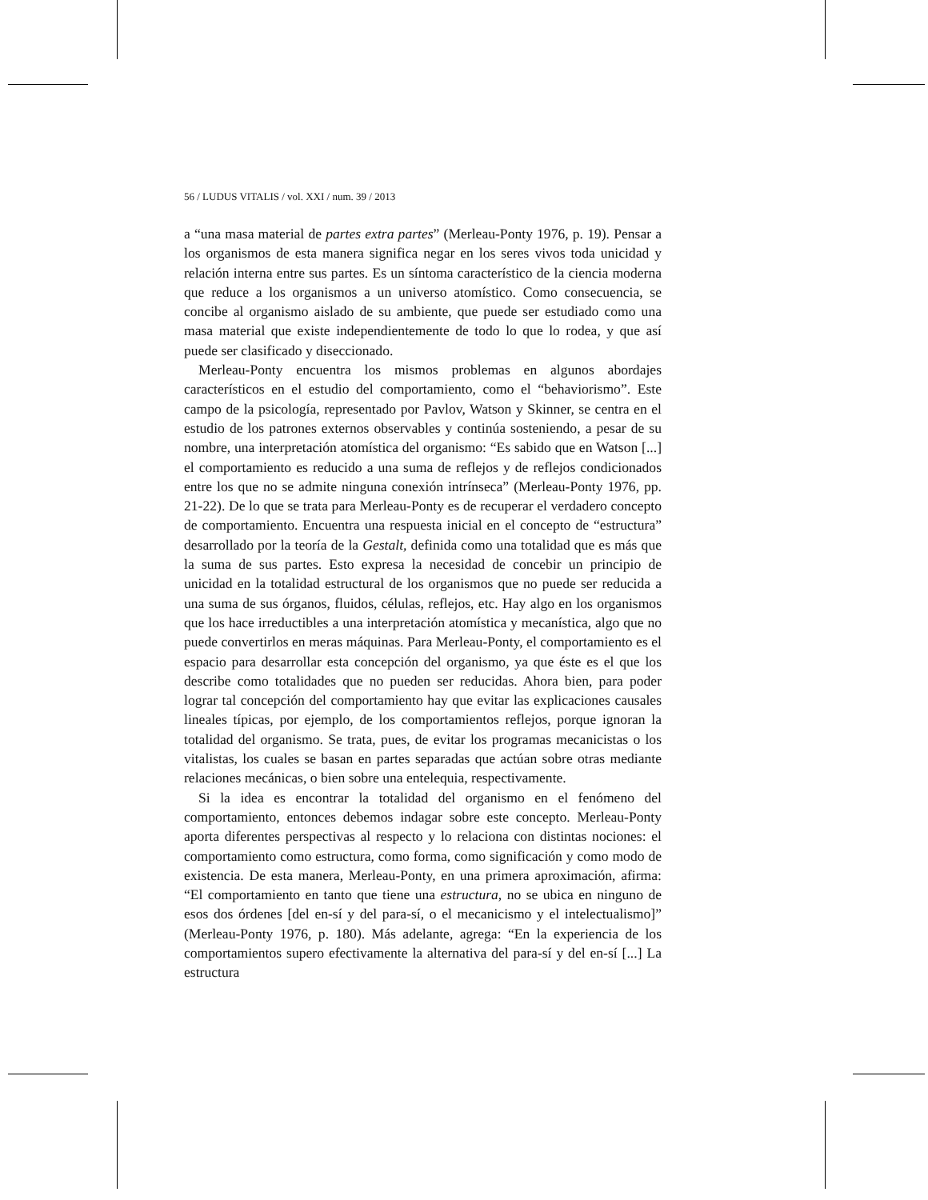56 / LUDUS VITALIS / vol. XXI / num. 39 / 2013
a “una masa material de partes extra partes” (Merleau-Ponty 1976, p. 19). Pensar a los organismos de esta manera significa negar en los seres vivos toda unicidad y relación interna entre sus partes. Es un síntoma característico de la ciencia moderna que reduce a los organismos a un universo atomístico. Como consecuencia, se concibe al organismo aislado de su ambiente, que puede ser estudiado como una masa material que existe independientemente de todo lo que lo rodea, y que así puede ser clasificado y diseccionado.
Merleau-Ponty encuentra los mismos problemas en algunos abordajes característicos en el estudio del comportamiento, como el “behaviorismo”. Este campo de la psicología, representado por Pavlov, Watson y Skinner, se centra en el estudio de los patrones externos observables y continúa sosteniendo, a pesar de su nombre, una interpretación atomística del organismo: “Es sabido que en Watson [...] el comportamiento es reducido a una suma de reflejos y de reflejos condicionados entre los que no se admite ninguna conexión intrínseca” (Merleau-Ponty 1976, pp. 21-22). De lo que se trata para Merleau-Ponty es de recuperar el verdadero concepto de comportamiento. Encuentra una respuesta inicial en el concepto de “estructura” desarrollado por la teoría de la Gestalt, definida como una totalidad que es más que la suma de sus partes. Esto expresa la necesidad de concebir un principio de unicidad en la totalidad estructural de los organismos que no puede ser reducida a una suma de sus órganos, fluidos, células, reflejos, etc. Hay algo en los organismos que los hace irreductibles a una interpretación atomística y mecanística, algo que no puede convertirlos en meras máquinas. Para Merleau-Ponty, el comportamiento es el espacio para desarrollar esta concepción del organismo, ya que éste es el que los describe como totalidades que no pueden ser reducidas. Ahora bien, para poder lograr tal concepción del comportamiento hay que evitar las explicaciones causales lineales típicas, por ejemplo, de los comportamientos reflejos, porque ignoran la totalidad del organismo. Se trata, pues, de evitar los programas mecanicistas o los vitalistas, los cuales se basan en partes separadas que actúan sobre otras mediante relaciones mecánicas, o bien sobre una entelequia, respectivamente.
Si la idea es encontrar la totalidad del organismo en el fenómeno del comportamiento, entonces debemos indagar sobre este concepto. Merleau-Ponty aporta diferentes perspectivas al respecto y lo relaciona con distintas nociones: el comportamiento como estructura, como forma, como significación y como modo de existencia. De esta manera, Merleau-Ponty, en una primera aproximación, afirma: “El comportamiento en tanto que tiene una estructura, no se ubica en ninguno de esos dos órdenes [del en-sí y del para-sí, o el mecanicismo y el intelectualismo]” (Merleau-Ponty 1976, p. 180). Más adelante, agrega: “En la experiencia de los comportamientos supero efectivamente la alternativa del para-sí y del en-sí [...] La estructura